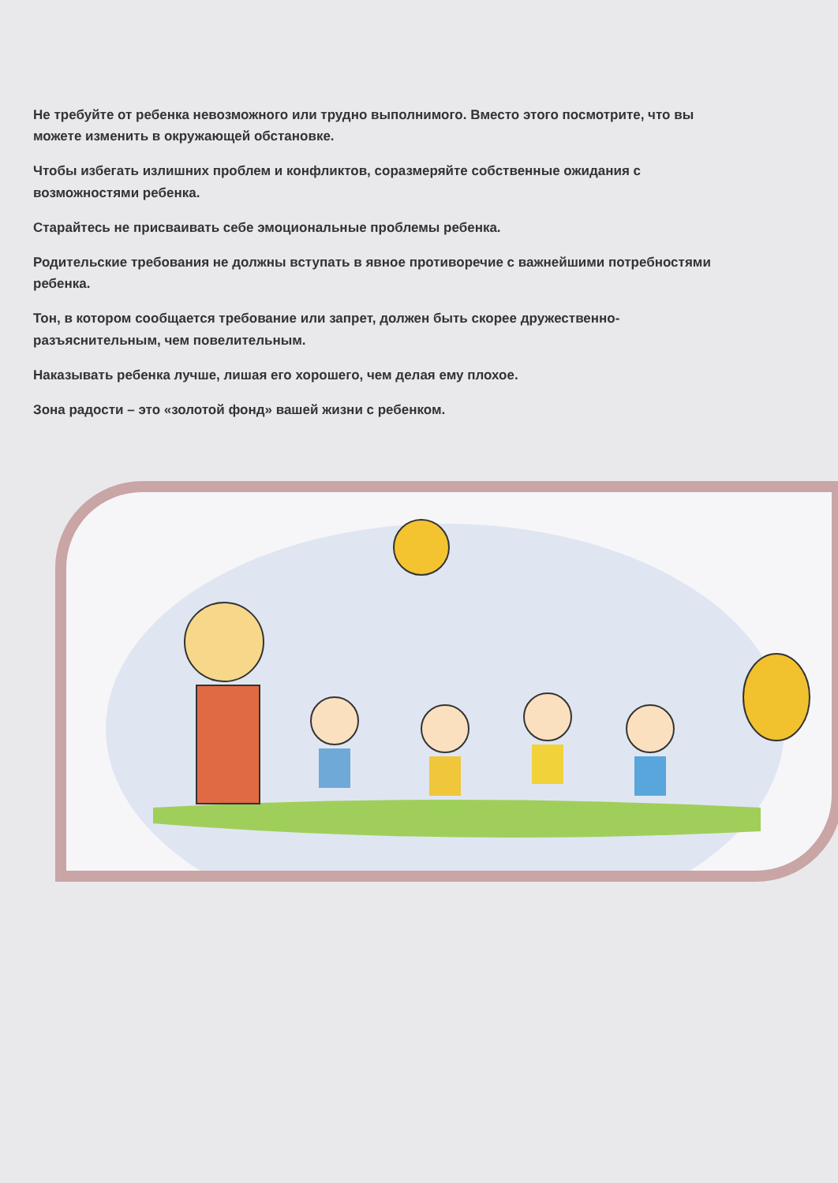Не требуйте от ребенка невозможного или трудно выполнимого. Вместо этого посмотрите, что вы можете изменить в окружающей обстановке.
Чтобы избегать излишних проблем и конфликтов, соразмеряйте собственные ожидания с возможностями ребенка.
Старайтесь не присваивать себе эмоциональные проблемы ребенка.
Родительские требования не должны вступать в явное противоречие с важнейшими потребностями ребенка.
Тон, в котором сообщается требование или запрет, должен быть скорее дружественно-разъяснительным, чем повелительным.
Наказывать ребенка лучше, лишая его хорошего, чем делая ему плохое.
Зона радости – это «золотой фонд» вашей жизни с ребенком.